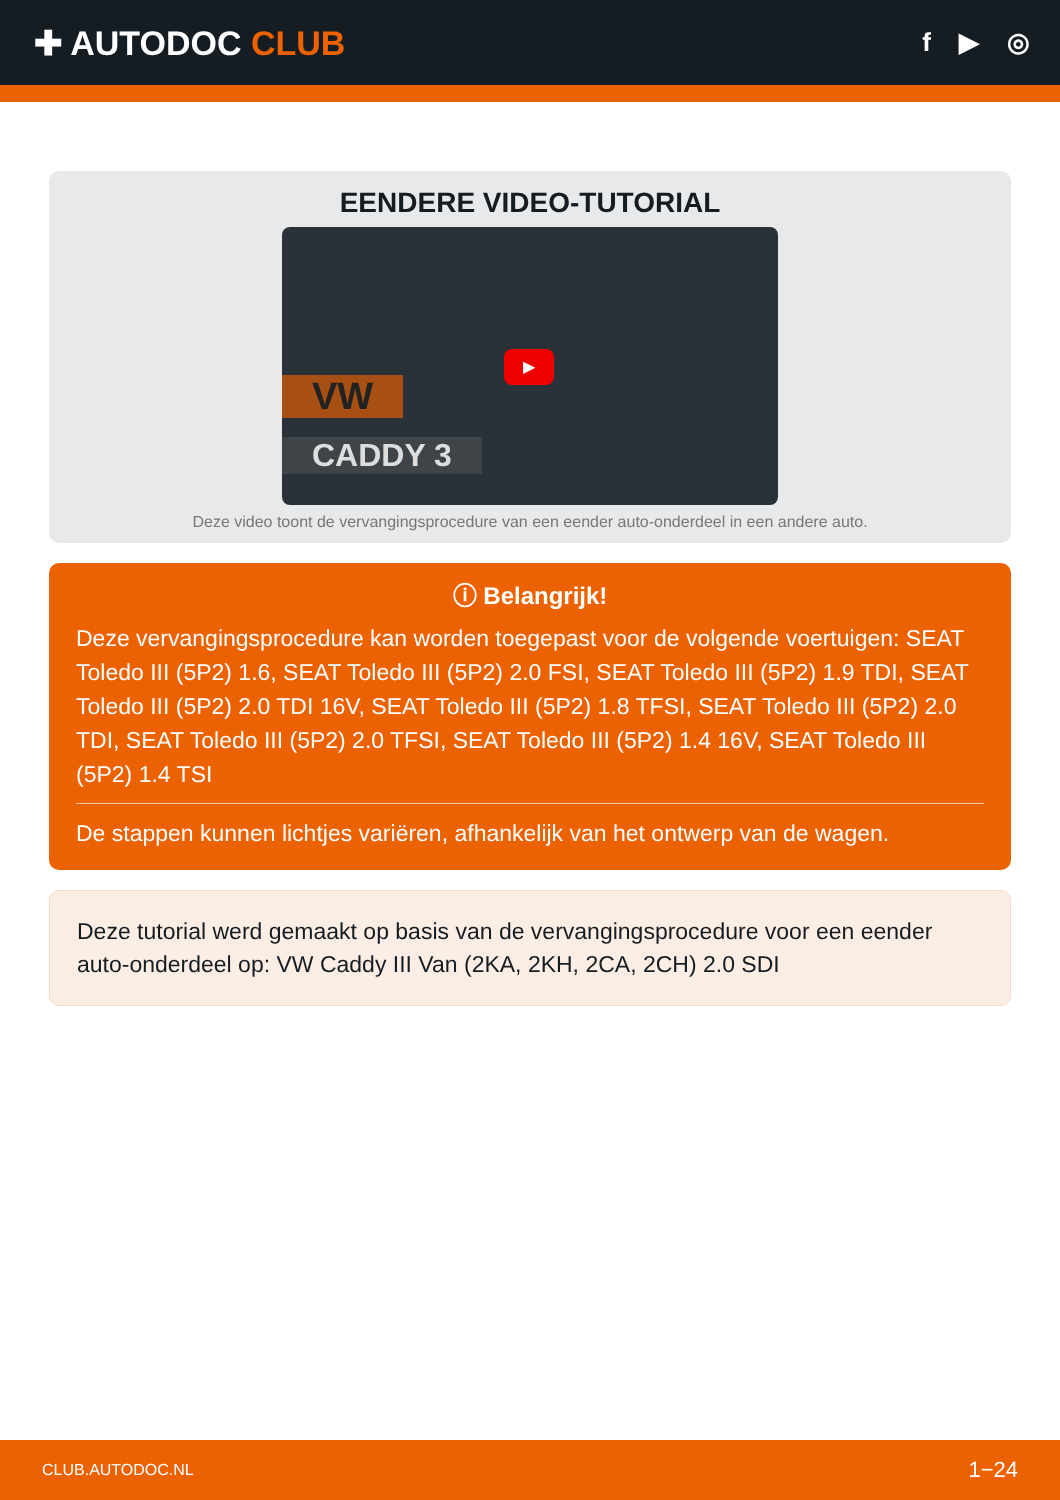✚ AUTODOC CLUB
f ▶ ◎
EENDERE VIDEO-TUTORIAL
VW
CADDY 3
▶
Deze video toont de vervangingsprocedure van een eender auto-onderdeel in een andere auto.
ⓘ Belangrijk!
Deze vervangingsprocedure kan worden toegepast voor de volgende voertuigen: SEAT Toledo III (5P2) 1.6, SEAT Toledo III (5P2) 2.0 FSI, SEAT Toledo III (5P2) 1.9 TDI, SEAT Toledo III (5P2) 2.0 TDI 16V, SEAT Toledo III (5P2) 1.8 TFSI, SEAT Toledo III (5P2) 2.0 TDI, SEAT Toledo III (5P2) 2.0 TFSI, SEAT Toledo III (5P2) 1.4 16V, SEAT Toledo III (5P2) 1.4 TSI
De stappen kunnen lichtjes variëren, afhankelijk van het ontwerp van de wagen.
Deze tutorial werd gemaakt op basis van de vervangingsprocedure voor een eender auto-onderdeel op: VW Caddy III Van (2KA, 2KH, 2CA, 2CH) 2.0 SDI
CLUB.AUTODOC.NL 1−24